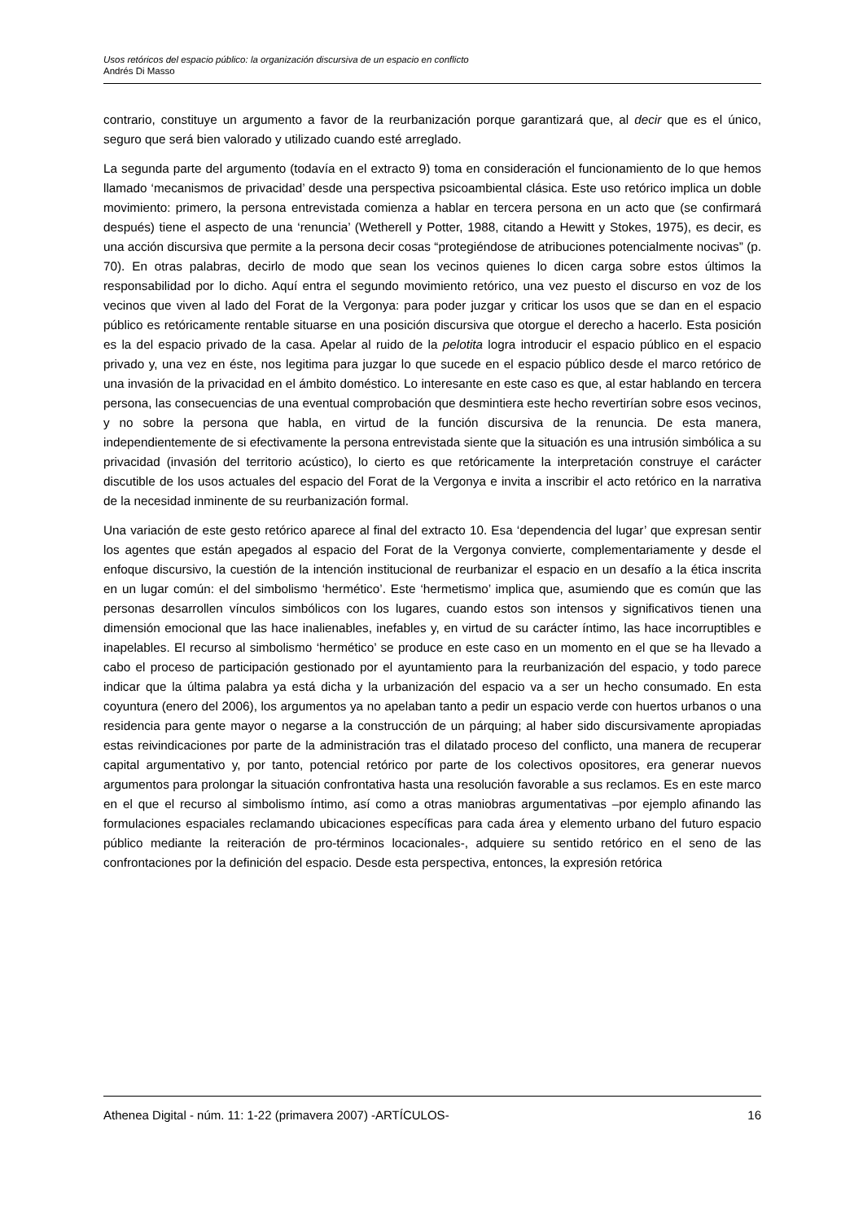Usos retóricos del espacio público: la organización discursiva de un espacio en conflicto
Andrés Di Masso
contrario, constituye un argumento a favor de la reurbanización porque garantizará que, al decir que es el único, seguro que será bien valorado y utilizado cuando esté arreglado.
La segunda parte del argumento (todavía en el extracto 9) toma en consideración el funcionamiento de lo que hemos llamado ‘mecanismos de privacidad’ desde una perspectiva psicoambiental clásica. Este uso retórico implica un doble movimiento: primero, la persona entrevistada comienza a hablar en tercera persona en un acto que (se confirmará después) tiene el aspecto de una ‘renuncia’ (Wetherell y Potter, 1988, citando a Hewitt y Stokes, 1975), es decir, es una acción discursiva que permite a la persona decir cosas “protegiéndose de atribuciones potencialmente nocivas” (p. 70). En otras palabras, decirlo de modo que sean los vecinos quienes lo dicen carga sobre estos últimos la responsabilidad por lo dicho. Aquí entra el segundo movimiento retórico, una vez puesto el discurso en voz de los vecinos que viven al lado del Forat de la Vergonya: para poder juzgar y criticar los usos que se dan en el espacio público es retóricamente rentable situarse en una posición discursiva que otorgue el derecho a hacerlo. Esta posición es la del espacio privado de la casa. Apelar al ruido de la pelotita logra introducir el espacio público en el espacio privado y, una vez en éste, nos legitima para juzgar lo que sucede en el espacio público desde el marco retórico de una invasión de la privacidad en el ámbito doméstico. Lo interesante en este caso es que, al estar hablando en tercera persona, las consecuencias de una eventual comprobación que desmintiera este hecho revertirían sobre esos vecinos, y no sobre la persona que habla, en virtud de la función discursiva de la renuncia. De esta manera, independientemente de si efectivamente la persona entrevistada siente que la situación es una intrusión simbólica a su privacidad (invasión del territorio acústico), lo cierto es que retóricamente la interpretación construye el carácter discutible de los usos actuales del espacio del Forat de la Vergonya e invita a inscribir el acto retórico en la narrativa de la necesidad inminente de su reurbanización formal.
Una variación de este gesto retórico aparece al final del extracto 10. Esa ‘dependencia del lugar’ que expresan sentir los agentes que están apegados al espacio del Forat de la Vergonya convierte, complementariamente y desde el enfoque discursivo, la cuestión de la intención institucional de reurbanizar el espacio en un desafío a la ética inscrita en un lugar común: el del simbolismo ‘hermético’. Este ‘hermetismo’ implica que, asumiendo que es común que las personas desarrollen vínculos simbólicos con los lugares, cuando estos son intensos y significativos tienen una dimensión emocional que las hace inalienables, inefables y, en virtud de su carácter íntimo, las hace incorruptibles e inapelables. El recurso al simbolismo ‘hermético’ se produce en este caso en un momento en el que se ha llevado a cabo el proceso de participación gestionado por el ayuntamiento para la reurbanización del espacio, y todo parece indicar que la última palabra ya está dicha y la urbanización del espacio va a ser un hecho consumado. En esta coyuntura (enero del 2006), los argumentos ya no apelaban tanto a pedir un espacio verde con huertos urbanos o una residencia para gente mayor o negarse a la construcción de un párquing; al haber sido discursivamente apropiadas estas reivindicaciones por parte de la administración tras el dilatado proceso del conflicto, una manera de recuperar capital argumentativo y, por tanto, potencial retórico por parte de los colectivos opositores, era generar nuevos argumentos para prolongar la situación confrontativa hasta una resolución favorable a sus reclamos. Es en este marco en el que el recurso al simbolismo íntimo, así como a otras maniobras argumentativas –por ejemplo afinando las formulaciones espaciales reclamando ubicaciones específicas para cada área y elemento urbano del futuro espacio público mediante la reiteración de pro-términos locacionales-, adquiere su sentido retórico en el seno de las confrontaciones por la definición del espacio. Desde esta perspectiva, entonces, la expresión retórica
Athenea Digital - núm. 11: 1-22 (primavera 2007) -ARTÍCULOS- 16